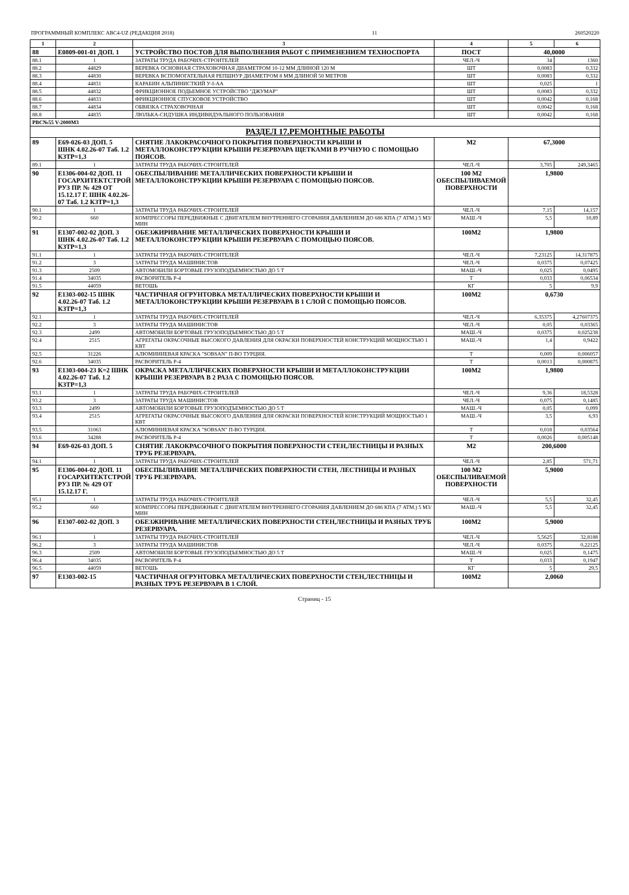ПРОГРАММНЫЙ КОМПЛЕКС АВС4-UZ (РЕДАКЦИЯ 2018) 11 260520220
| 1 | 2 | 3 | 4 | 5 | 6 |
| --- | --- | --- | --- | --- | --- |
| 88 | Е0809-001-01 ДОП. 1 | УСТРОЙСТВО ПОСТОВ ДЛЯ ВЫПОЛНЕНИЯ РАБОТ С ПРИМЕНЕНИЕМ ТЕХНОСПОРТА | ПОСТ | 40,0000 | |
| 88.1 | 1 | ЗАТРАТЫ ТРУДА РАБОЧИХ-СТРОИТЕЛЕЙ | ЧЕЛ.-Ч | 34 | 1360 |
| 88.2 | 44829 | ВЕРЕВКА ОСНОВНАЯ СТРАХОВОЧНАЯ ДИАМЕТРОМ 10-12 ММ ДЛИНОЙ 120 М | ШТ | 0,0083 | 0,332 |
| 88.3 | 44830 | ВЕРЕВКА ВСПОМОГАТЕЛЬНАЯ РЕПШНУР ДИАМЕТРОМ 8 ММ ДЛИНОЙ 50 МЕТРОВ | ШТ | 0,0083 | 0,332 |
| 88.4 | 44831 | КАРАБИН АЛЬПИНИСТКИЙ У-I-АА | ШТ | 0,025 | 1 |
| 88.5 | 44832 | ФРИКЦИОННОЕ ПОДЬЕМНОЕ УСТРОЙСТВО "ДЖУМАР" | ШТ | 0,0083 | 0,332 |
| 88.6 | 44833 | ФРИКЦИОННОЕ СПУСКОВОЕ УСТРОЙСТВО | ШТ | 0,0042 | 0,168 |
| 88.7 | 44834 | ОБВЯЗКА СТРАХОВОЧНАЯ | ШТ | 0,0042 | 0,168 |
| 88.8 | 44835 | ЛЮЛЬКА-СИДУШКА ИНДИВИДУАЛЬНОГО ПОЛЬЗОВАНИЯ | ШТ | 0,0042 | 0,168 |
| РВС№55 V-2000М3 | | | | | |
| РАЗДЕЛ 17.РЕМОНТНЫЕ РАБОТЫ | | | | | |
| 89 | Е69-026-03 ДОП. 5 ШНК 4.02.26-07 Таб. 1.2 КЗТР=1,3 | СНЯТИЕ ЛАКОКРАСОЧНОГО ПОКРЫТИЯ ПОВЕРХНОСТИ КРЫШИ И МЕТАЛЛОКОНСТРУКЦИИ КРЫШИ РЕЗЕРВУАРА ЩЕТКАМИ В РУЧНУЮ С ПОМОЩЬЮ ПОЯСОВ. | М2 | 67,3000 | |
| 89.1 | 1 | ЗАТРАТЫ ТРУДА РАБОЧИХ-СТРОИТЕЛЕЙ | ЧЕЛ.-Ч | 3,705 | 249,3465 |
| 90 | Е1306-004-02 ДОП. 11 ГОСАРХИТЕКТСТРОЙ РУЗ ПР. № 429 ОТ 15.12.17 Г. ШНК 4.02.26-07 Таб. 1.2 КЗТР=1,3 | ОБЕСПЫЛИВАНИЕ МЕТАЛЛИЧЕСКИХ ПОВЕРХНОСТИ КРЫШИ И МЕТАЛЛОКОНСТРУКЦИИ КРЫШИ РЕЗЕРВУАРА С ПОМОЩЬЮ ПОЯСОВ. | 100 М2 ОБЕСПЫЛИВАЕМОЙ ПОВЕРХНОСТИ | 1,9800 | |
| 90.1 | 1 | ЗАТРАТЫ ТРУДА РАБОЧИХ-СТРОИТЕЛЕЙ | ЧЕЛ.-Ч | 7,15 | 14,157 |
| 90.2 | 660 | КОМПРЕССОРЫ ПЕРЕДВИЖНЫЕ С ДВИГАТЕЛЕМ ВНУТРЕННЕГО СГОРАНИЯ ДАВЛЕНИЕМ ДО 686 КПА (7 АТМ.) 5 М3/МИН | МАШ.-Ч | 5,5 | 10,89 |
| 91 | Е1307-002-02 ДОП. 3 ШНК 4.02.26-07 Таб. 1.2 КЗТР=1,3 | ОБЕЗЖИРИВАНИЕ МЕТАЛЛИЧЕСКИХ ПОВЕРХНОСТИ КРЫШИ И МЕТАЛЛОКОНСТРУКЦИИ КРЫШИ РЕЗЕРВУАРА С ПОМОЩЬЮ ПОЯСОВ. | 100М2 | 1,9800 | |
| 91.1 | 1 | ЗАТРАТЫ ТРУДА РАБОЧИХ-СТРОИТЕЛЕЙ | ЧЕЛ.-Ч | 7,23125 | 14,317875 |
| 91.2 | 3 | ЗАТРАТЫ ТРУДА МАШИНИСТОВ | ЧЕЛ.-Ч | 0,0375 | 0,07425 |
| 91.3 | 2509 | АВТОМОБИЛИ БОРТОВЫЕ ГРУЗОПОДЪЕМНОСТЬЮ ДО 5 Т | МАШ.-Ч | 0,025 | 0,0495 |
| 91.4 | 34035 | РАСВОРИТЕЛЬ Р-4 | Т | 0,033 | 0,06534 |
| 91.5 | 44059 | ВЕТОШЬ | КГ | 5 | 9,9 |
| 92 | Е1303-002-15 ШНК 4.02.26-07 Таб. 1.2 КЗТР=1,3 | ЧАСТИЧНАЯ ОГРУНТОВКА МЕТАЛЛИЧЕСКИХ ПОВЕРХНОСТИ КРЫШИ И МЕТАЛЛОКОНСТРУКЦИИ КРЫШИ РЕЗЕРВУАРА В 1 СЛОЙ С ПОМОЩЬЮ ПОЯСОВ. | 100М2 | 0,6730 | |
| 92.1 | 1 | ЗАТРАТЫ ТРУДА РАБОЧИХ-СТРОИТЕЛЕЙ | ЧЕЛ.-Ч | 6,35375 | 4,27607375 |
| 92.2 | 3 | ЗАТРАТЫ ТРУДА МАШИНИСТОВ | ЧЕЛ.-Ч | 0,05 | 0,03365 |
| 92.3 | 2499 | АВТОМОБИЛИ БОРТОВЫЕ ГРУЗОПОДЪЕМНОСТЬЮ ДО 5 Т | МАШ.-Ч | 0,0375 | 0,025238 |
| 92.4 | 2515 | АГРЕГАТЫ ОКРАСОЧНЫЕ ВЫСОКОГО ДАВЛЕНИЯ ДЛЯ ОКРАСКИ ПОВЕРХНОСТЕЙ КОНСТРУКЦИЙ МОЩНОСТЬЮ 1 КВТ | МАШ.-Ч | 1,4 | 0,9422 |
| 92.5 | 31226 | АЛЮМИНИЕВАЯ КРАСКА "SOBSAN" П-ВО ТУРЦИЯ. | Т | 0,009 | 0,006057 |
| 92.6 | 34035 | РАСВОРИТЕЛЬ Р-4 | Т | 0,0013 | 0,000875 |
| 93 | Е1303-004-23 К=2 ШНК 4.02.26-07 Таб. 1.2 КЗТР=1,3 | ОКРАСКА МЕТАЛЛИЧЕСКИХ ПОВЕРХНОСТИ КРЫШИ И МЕТАЛЛОКОНСТРУКЦИИ КРЫШИ РЕЗЕРВУАРА В 2 РАЗА С ПОМОЩЬЮ ПОЯСОВ. | 100М2 | 1,9800 | |
| 93.1 | 1 | ЗАТРАТЫ ТРУДА РАБОЧИХ-СТРОИТЕЛЕЙ | ЧЕЛ.-Ч | 9,36 | 18,5328 |
| 93.2 | 3 | ЗАТРАТЫ ТРУДА МАШИНИСТОВ | ЧЕЛ.-Ч | 0,075 | 0,1485 |
| 93.3 | 2499 | АВТОМОБИЛИ БОРТОВЫЕ ГРУЗОПОДЪЕМНОСТЬЮ ДО 5 Т | МАШ.-Ч | 0,05 | 0,099 |
| 93.4 | 2515 | АГРЕГАТЫ ОКРАСОЧНЫЕ ВЫСОКОГО ДАВЛЕНИЯ ДЛЯ ОКРАСКИ ПОВЕРХНОСТЕЙ КОНСТРУКЦИЙ МОЩНОСТЬЮ 1 КВТ | МАШ.-Ч | 3,5 | 6,93 |
| 93.5 | 31063 | АЛЮМИНИЕВАЯ КРАСКА "SOBSAN" П-ВО ТУРЦИЯ. | Т | 0,018 | 0,03564 |
| 93.6 | 34288 | РАСВОРИТЕЛЬ Р-4 | Т | 0,0026 | 0,005148 |
| 94 | Е69-026-03 ДОП. 5 | СНЯТИЕ ЛАКОКРАСОЧНОГО ПОКРЫТИЯ ПОВЕРХНОСТИ СТЕН,ЛЕСТНИЦЫ И РАЗНЫХ ТРУБ РЕЗЕРВУАРА. | М2 | 200,6000 | |
| 94.1 | 1 | ЗАТРАТЫ ТРУДА РАБОЧИХ-СТРОИТЕЛЕЙ | ЧЕЛ.-Ч | 2,85 | 571,71 |
| 95 | Е1306-004-02 ДОП. 11 ГОСАРХИТЕКТСТРОЙ РУЗ ПР. № 429 ОТ 15.12.17 Г. | ОБЕСПЫЛИВАНИЕ МЕТАЛЛИЧЕСКИХ ПОВЕРХНОСТИ СТЕН, ЛЕСТНИЦЫ И РАЗНЫХ ТРУБ РЕЗЕРВУАРА. | 100 М2 ОБЕСПЫЛИВАЕМОЙ ПОВЕРХНОСТИ | 5,9000 | |
| 95.1 | 1 | ЗАТРАТЫ ТРУДА РАБОЧИХ-СТРОИТЕЛЕЙ | ЧЕЛ.-Ч | 5,5 | 32,45 |
| 95.2 | 660 | КОМПРЕССОРЫ ПЕРЕДВИЖНЫЕ С ДВИГАТЕЛЕМ ВНУТРЕННЕГО СГОРАНИЯ ДАВЛЕНИЕМ ДО 686 КПА (7 АТМ.) 5 М3/МИН | МАШ.-Ч | 5,5 | 32,45 |
| 96 | Е1307-002-02 ДОП. 3 | ОБЕЗЖИРИВАНИЕ МЕТАЛЛИЧЕСКИХ ПОВЕРХНОСТИ СТЕН,ЛЕСТНИЦЫ И РАЗНЫХ ТРУБ РЕЗЕРВУАРА. | 100М2 | 5,9000 | |
| 96.1 | 1 | ЗАТРАТЫ ТРУДА РАБОЧИХ-СТРОИТЕЛЕЙ | ЧЕЛ.-Ч | 5,5625 | 32,8188 |
| 96.2 | 3 | ЗАТРАТЫ ТРУДА МАШИНИСТОВ | ЧЕЛ.-Ч | 0,0375 | 0,22125 |
| 96.3 | 2509 | АВТОМОБИЛИ БОРТОВЫЕ ГРУЗОПОДЪЕМНОСТЬЮ ДО 5 Т | МАШ.-Ч | 0,025 | 0,1475 |
| 96.4 | 34035 | РАСВОРИТЕЛЬ Р-4 | Т | 0,033 | 0,1947 |
| 96.5 | 44059 | ВЕТОШЬ | КГ | 5 | 29,5 |
| 97 | Е1303-002-15 | ЧАСТИЧНАЯ ОГРУНТОВКА МЕТАЛЛИЧЕСКИХ ПОВЕРХНОСТИ СТЕН,ЛЕСТНИЦЫ И РАЗНЫХ ТРУБ РЕЗЕРВУАРА В 1 СЛОЙ. | 100М2 | 2,0060 | |
Страниц - 15